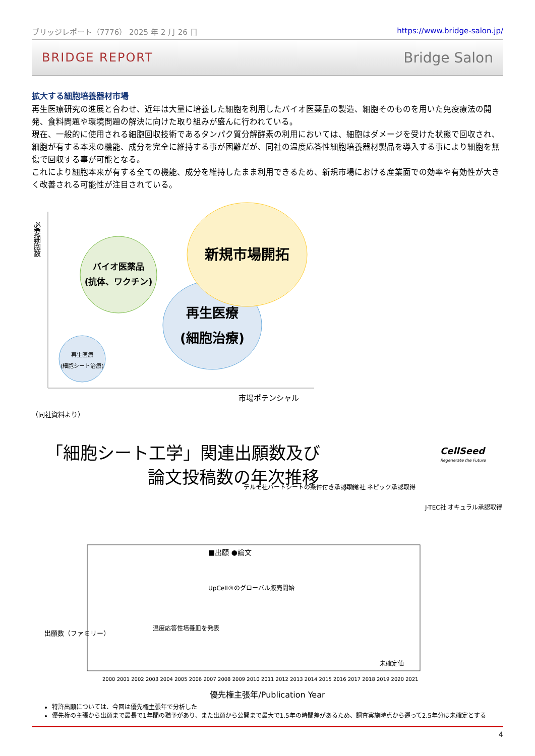ブリッジレポート（7776） 2025 年 2 月 26 日 https://www.bridge-salon.jp/
BRIDGE REPORT Bridge Salon
拡大する細胞培養器材市場
再生医療研究の進展と合わせ、近年は大量に培養した細胞を利用したバイオ医薬品の製造、細胞そのものを用いた免疫療法の開発、食料問題や環境問題の解決に向けた取り組みが盛んに行われている。
現在、一般的に使用される細胞回収技術であるタンパク質分解酵素の利用においては、細胞はダメージを受けた状態で回収され、細胞が有する本来の機能、成分を完全に維持する事が困難だが、同社の温度応答性細胞培養器材製品を導入する事により細胞を無傷で回収する事が可能となる。
これにより細胞本来が有する全ての機能、成分を維持したまま利用できるため、新規市場における産業面での効率や有効性が大きく改善される可能性が注目されている。
必要細胞数
バイオ医薬品
(抗体、ワクチン)
再生医療
(細胞治療)
新規市場開拓
再生医療
(細胞シート治療)
市場ポテンシャル
（同社資料より）
「細胞シート工学」関連出願数及び
論文投稿数の年次推移
CellSeed
Regenerate the Future
出願数（ファミリー）
■出願 ●論文
テルモ社ハートシートの条件付き承認取得
J-TEC社 ネピック承認取得
J-TEC社 オキュラル承認取得
UpCell®のグローバル販売開始
温度応答性培養皿を発表
未確定値
2000 2001 2002 2003 2004 2005 2006 2007 2008 2009 2010 2011 2012 2013 2014 2015 2016 2017 2018 2019 2020 2021
優先権主張年/Publication Year
特許出願については、今回は優先権主張年で分析した
優先権の主張から出願まで最長で1年間の猶予があり、また出願から公開まで最大で1.5年の時間差があるため、調査実施時点から遡って2.5年分は未確定とする
4